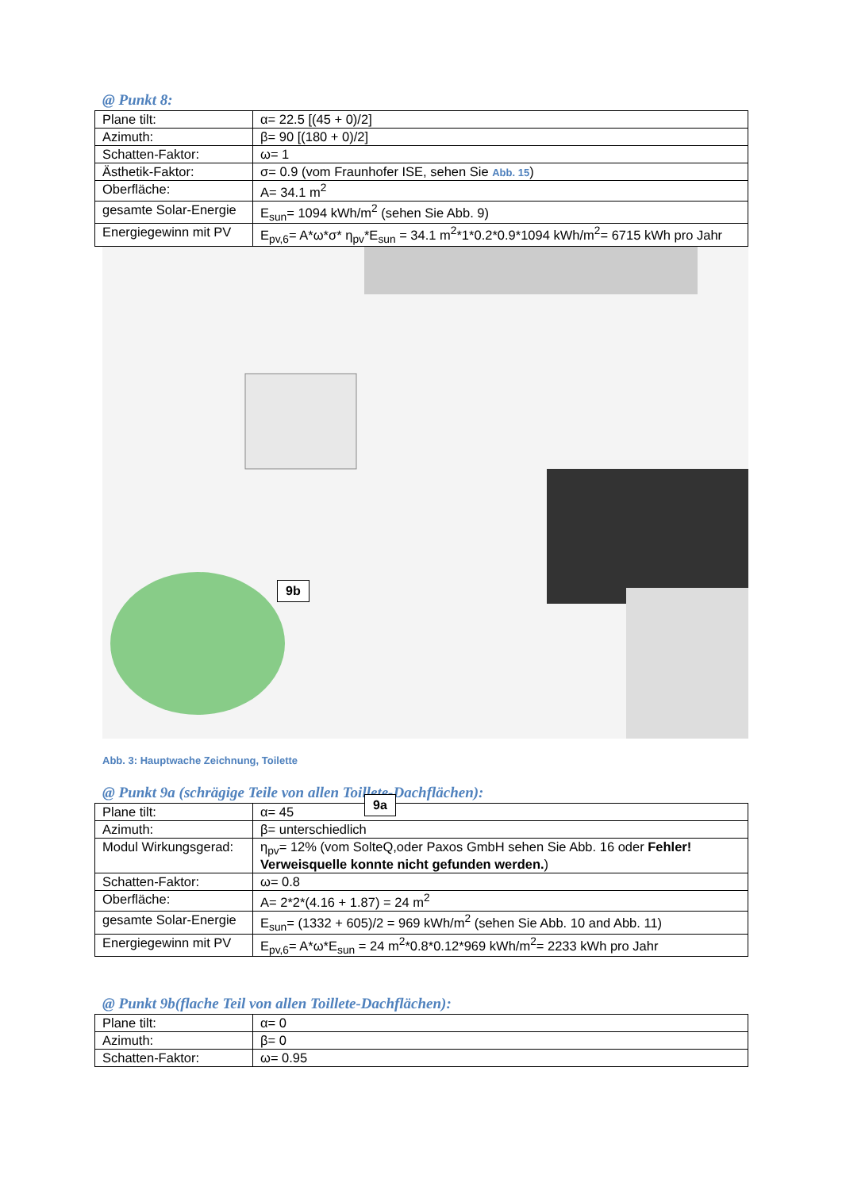@ Punkt 8:
| Plane tilt: | α= 22.5 [(45 + 0)/2] |
| Azimuth: | β= 90 [(180 + 0)/2] |
| Schatten-Faktor: | ω= 1 |
| Ästhetik-Faktor: | σ= 0.9 (vom Fraunhofer ISE, sehen Sie Abb. 15 ) |
| Oberfläche: | A= 34.1 m<sup>2</sup> |
| gesamte Solar-Energie | E<sub>sun</sub>= 1094 kWh/m<sup>2</sup> (sehen Sie Abb. 9) |
| Energiegewinn mit PV | E<sub>pv,6</sub>= A*ω*σ* η<sub>pv</sub>*E<sub>sun</sub> = 34.1 m<sup>2</sup>*1*0.2*0.9*1094 kWh/m<sup>2</sup>= 6715 kWh pro Jahr |
9b
9a
Abb. 3: Hauptwache Zeichnung, Toilette
@ Punkt 9a (schrägige Teile von allen Toillete-Dachflächen):
| Plane tilt: | α= 45 |
| Azimuth: | β= unterschiedlich |
| Modul Wirkungsgerad: | η<sub>pv</sub>= 12% (vom SolteQ,oder Paxos GmbH sehen Sie Abb. 16 oder Fehler! Verweisquelle konnte nicht gefunden werden. ) |
| Schatten-Faktor: | ω= 0.8 |
| Oberfläche: | A= 2*2*(4.16 + 1.87) = 24 m<sup>2</sup> |
| gesamte Solar-Energie | E<sub>sun</sub>= (1332 + 605)/2 = 969 kWh/m<sup>2</sup> (sehen Sie Abb. 10 and Abb. 11) |
| Energiegewinn mit PV | E<sub>pv,6</sub>= A*ω*E<sub>sun</sub> = 24 m<sup>2</sup>*0.8*0.12*969 kWh/m<sup>2</sup>= 2233 kWh pro Jahr |
@ Punkt 9b(flache Teil von allen Toillete-Dachflächen):
| Plane tilt: | α= 0 |
| Azimuth: | β= 0 |
| Schatten-Faktor: | ω= 0.95 |